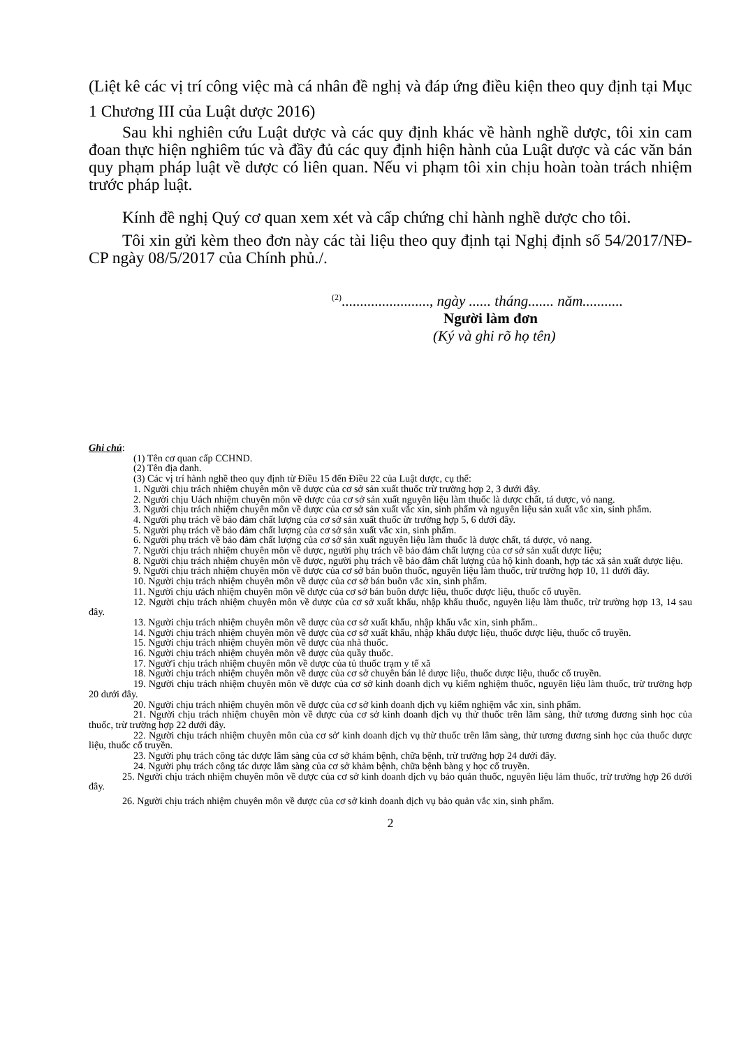(Liệt kê các vị trí công việc mà cá nhân đề nghị và đáp ứng điều kiện theo quy định tại Mục 1 Chương III của Luật dược 2016)
Sau khi nghiên cứu Luật dược và các quy định khác về hành nghề dược, tôi xin cam đoan thực hiện nghiêm túc và đầy đủ các quy định hiện hành của Luật dược và các văn bản quy phạm pháp luật về dược có liên quan. Nếu vi phạm tôi xin chịu hoàn toàn trách nhiệm trước pháp luật.
Kính đề nghị Quý cơ quan xem xét và cấp chứng chỉ hành nghề dược cho tôi.
Tôi xin gửi kèm theo đơn này các tài liệu theo quy định tại Nghị định số 54/2017/NĐ-CP ngày 08/5/2017 của Chính phủ./.
<sup>(2)</sup>........................, ngày ...... tháng....... năm...........
Người làm đơn
(Ký và ghi rõ họ tên)
Ghi chú:
(1) Tên cơ quan cấp CCHND.
(2) Tên địa danh.
(3) Các vị trí hành nghề theo quy định từ Điều 15 đến Điều 22 của Luật dược, cụ thể:
1. Người chịu trách nhiệm chuyên môn về dược của cơ sở sản xuất thuốc trừ trường hợp 2, 3 dưới đây.
2. Người chịu Uách nhiệm chuyên môn về dược của cơ sở sản xuất nguyên liệu làm thuốc là dược chất, tá dược, vỏ nang.
3. Người chịu trách nhiệm chuyên môn về dược của cơ sở sản xuất vắc xin, sinh phẩm và nguyên liệu sản xuất vắc xin, sinh phẩm.
4. Người phụ trách về bảo đảm chất lượng của cơ sở sản xuất thuốc ừr trường hợp 5, 6 dưới đây.
5. Người phụ trách về bảo đảm chất lượng của cơ sở sản xuất vắc xin, sinh phẩm.
6. Người phụ trách về bảo đảm chất lượng của cơ sở sản xuất nguyên liệu làm thuốc là dược chất, tá dược, vỏ nang.
7. Người chịu trách nhiệm chuyên môn về dược, người phụ trách về bảo đảm chất lượng của cơ sở sản xuất dược liệu;
8. Người chịu trách nhiệm chuyên môn về được, người phụ trách về bảo đâm chất lượng của hộ kinh doanh, hợp tác xã sản xuất dược liệu.
9. Người chịu trách nhiệm chuyên môn về dược của cơ sở bán buôn thuốc, nguyên liệu làm thuốc, trừ trường hợp 10, 11 dưới đây.
10. Người chịu trách nhiệm chuyên môn về dược của cơ sở bán buôn vắc xin, sinh phẩm.
11. Người chịu ưách nhiệm chuyên môn về dược của cơ sở bán buôn dược liệu, thuốc dược liệu, thuốc cổ ưuyền.
12. Người chịu trách nhiệm chuyên môn về dược của cơ sở xuất khẩu, nhập khẩu thuốc, nguyên liệu làm thuốc, trừ trường hợp 13, 14 sau đây.
13. Người chịu trách nhiệm chuyên môn về dược của cơ sở xuất khẩu, nhập khẩu vắc xin, sinh phẩm..
14. Người chịu trách nhiệm chuyên môn về dược của cơ sở xuất khẩu, nhập khẩu dược liệu, thuốc dược liệu, thuốc cổ truyền.
15. Người chịu trách nhiệm chuyên môn về dược của nhà thuốc.
16. Người chịu trách nhiệm chuyên môn về dược của quầy thuốc.
17. Ngườ'i chịu trách nhiệm chuyên môn về dược của tủ thuốc trạm y tế xã
18. Người chịu trách nhiệm chuyên môn về dược của cơ sở chuyên bán lẻ dược liệu, thuốc dược liệu, thuốc cổ truyền.
19. Người chịu trách nhiệm chuyên môn về dược của cơ sở kinh doanh dịch vụ kiểm nghiệm thuốc, nguyên liệu làm thuốc, trừ trường hợp 20 dưới đây.
20. Người chịu trách nhiệm chuyên môn về dược của cơ sở kinh doanh dịch vụ kiểm nghiệm vắc xin, sinh phẩm.
21. Người chịu trách nhiệm chuyên mòn về dược của cơ sở kinh doanh dịch vụ thử thuốc trên lãm sàng, thử tương đương sinh học của thuốc, trừ trường hợp 22 dưới đây.
22. Người chịu trách nhiệm chuyên môn của cơ sở' kinh doanh dịch vụ thừ thuốc trên lâm sàng, thử tương đương sinh học của thuốc dược liệu, thuốc cổ truyền.
23. Người phụ trách công tác dược lâm sàng của cơ sở khám bệnh, chữa bệnh, trừ trường hợp 24 dưới đây.
24. Người phụ trách công tác dược lâm sàng của cơ sở khảm bệnh, chữa bệnh bàng y học cổ truyền.
25. Người chịu trách nhiệm chuyên môn về dược của cơ sở kinh doanh dịch vụ bảo quản thuốc, nguyên liệu lảm thuốc, trừ trường hợp 26 dưới đây.
26. Người chịu trách nhiệm chuyên môn về dược của cơ sở kinh doanh dịch vụ bảo quản vắc xin, sinh phẩm.
2